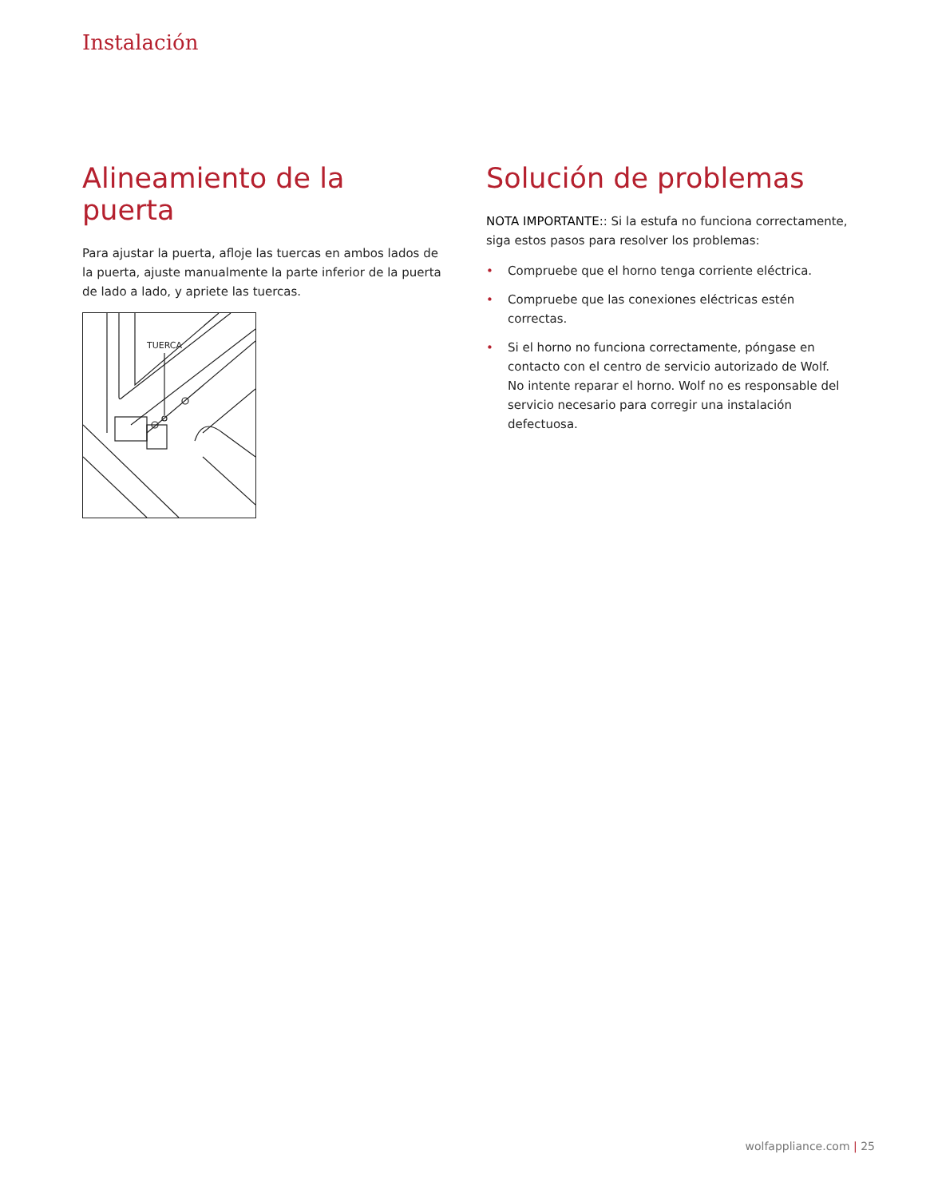Instalación
Alineamiento de la puerta
Para ajustar la puerta, afloje las tuercas en ambos lados de la puerta, ajuste manualmente la parte inferior de la puerta de lado a lado, y apriete las tuercas.
TUERCA
Solución de problemas
NOTA IMPORTANTE:: Si la estufa no funciona correctamente, siga estos pasos para resolver los problemas:
• Compruebe que el horno tenga corriente eléctrica.
• Compruebe que las conexiones eléctricas estén correctas.
• Si el horno no funciona correctamente, póngase en contacto con el centro de servicio autorizado de Wolf. No intente reparar el horno. Wolf no es responsable del servicio necesario para corregir una instalación defectuosa.
wolfappliance.com | 25